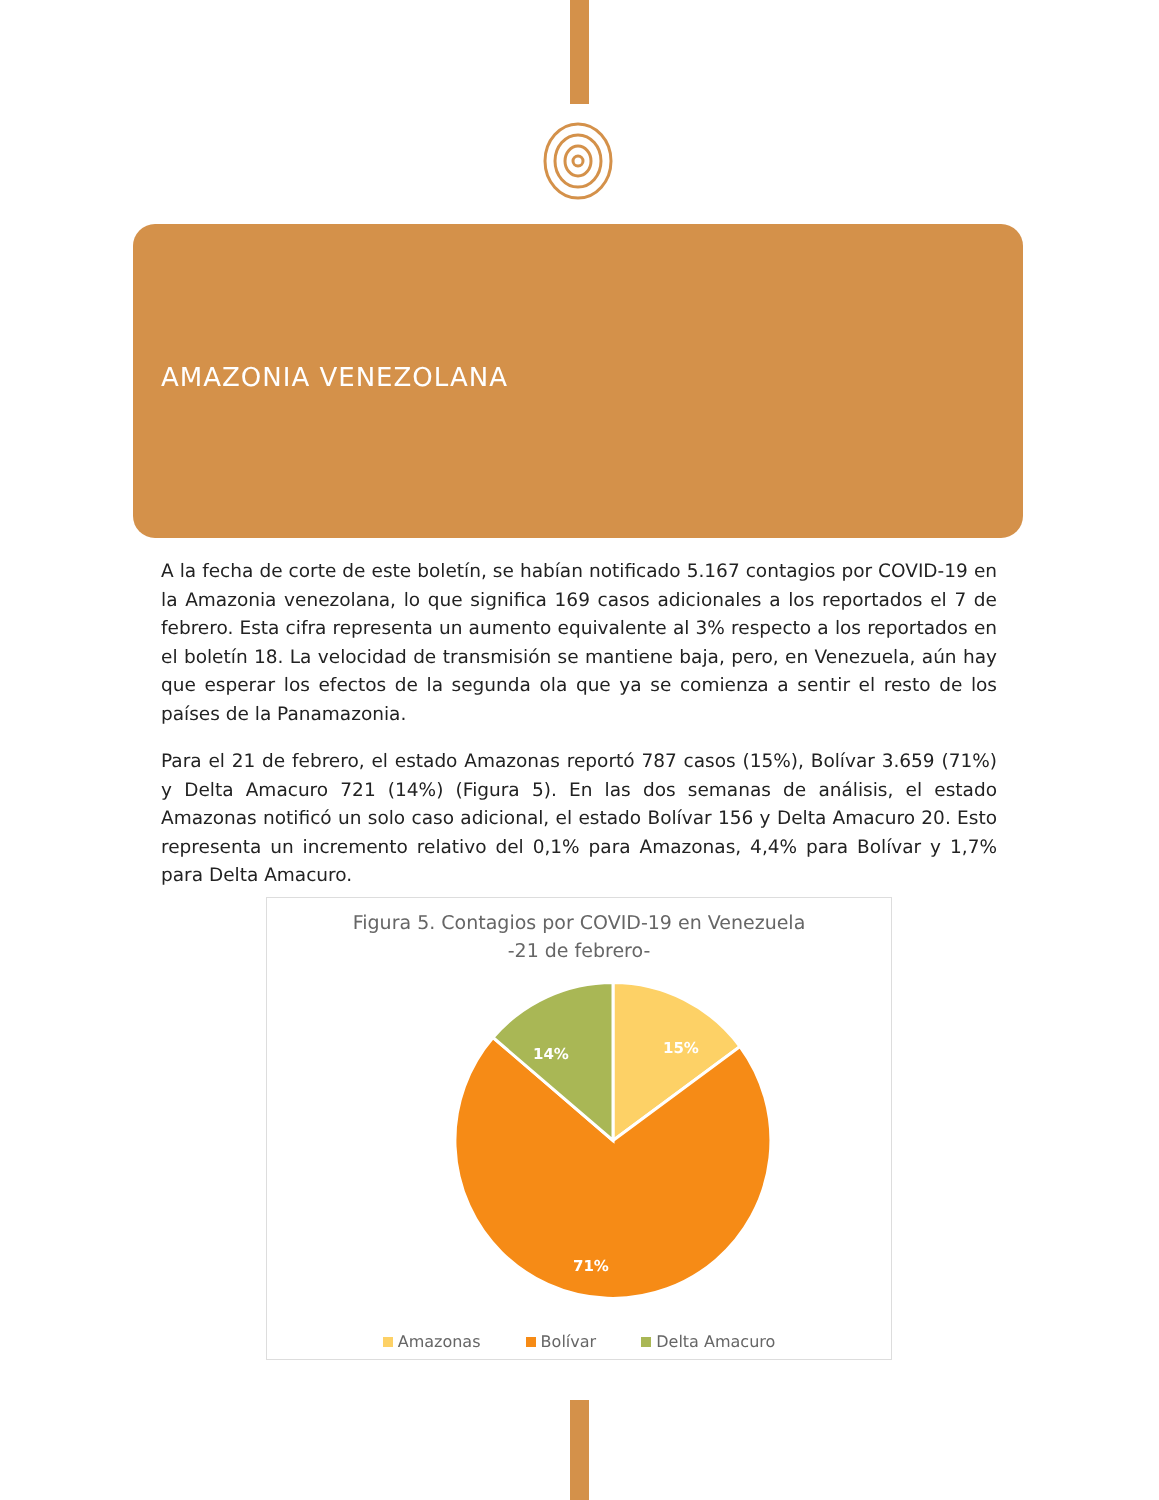AMAZONIA VENEZOLANA
A la fecha de corte de este boletín, se habían notificado 5.167 contagios por COVID-19 en la Amazonia venezolana, lo que significa 169 casos adicionales a los reportados el 7 de febrero. Esta cifra representa un aumento equivalente al 3% respecto a los reportados en el boletín 18. La velocidad de transmisión se mantiene baja, pero, en Venezuela, aún hay que esperar los efectos de la segunda ola que ya se comienza a sentir el resto de los países de la Panamazonia.
Para el 21 de febrero, el estado Amazonas reportó 787 casos (15%), Bolívar 3.659 (71%) y Delta Amacuro 721 (14%) (Figura 5). En las dos semanas de análisis, el estado Amazonas notificó un solo caso adicional, el estado Bolívar 156 y Delta Amacuro 20. Esto representa un incremento relativo del 0,1% para Amazonas, 4,4% para Bolívar y 1,7% para Delta Amacuro.
Figura 5. Contagios por COVID-19 en Venezuela
-21 de febrero-
15%
14%
71%
Amazonas Bolívar Delta Amacuro